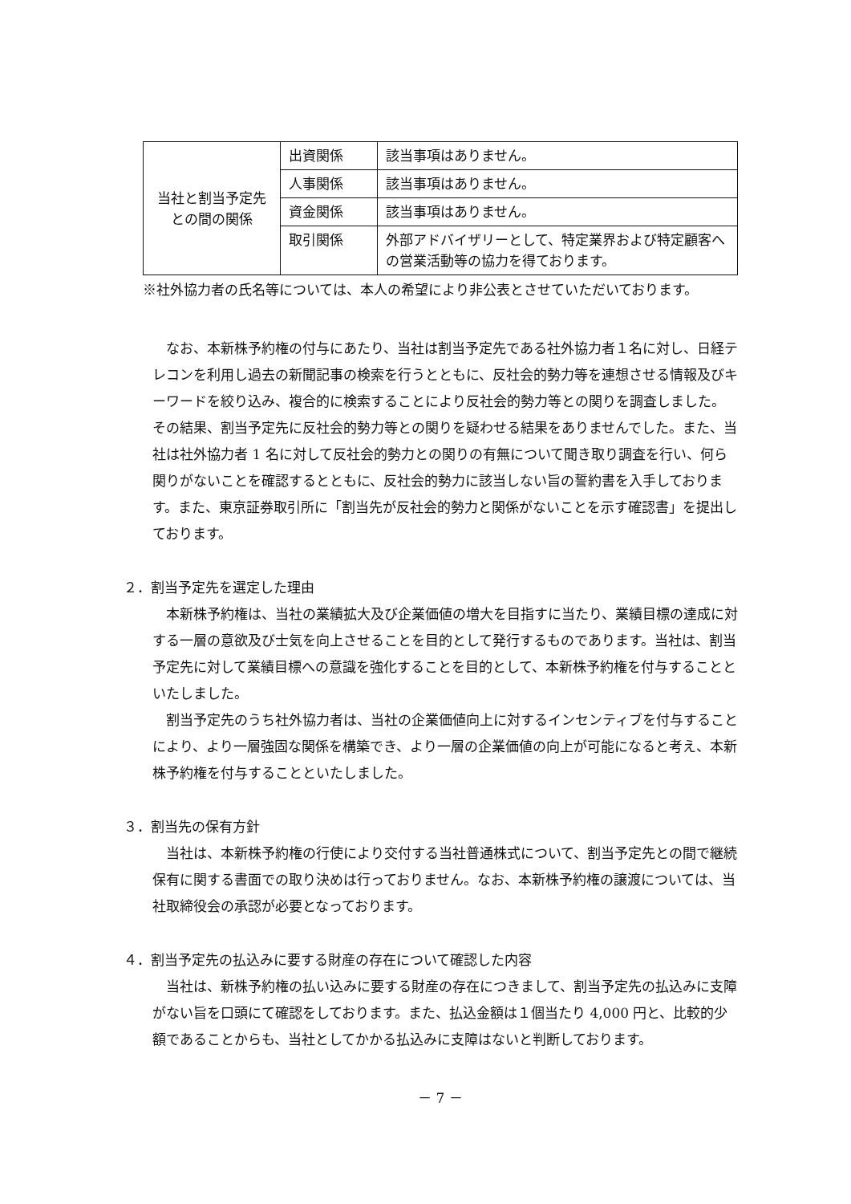| 当社と割当予定先 との間の関係 | 出資関係 | 該当事項はありません。 |
| | 人事関係 | 該当事項はありません。 |
| | 資金関係 | 該当事項はありません。 |
| | 取引関係 | 外部アドバイザリーとして、特定業界および特定顧客への営業活動等の協力を得ております。 |
※社外協力者の氏名等については、本人の希望により非公表とさせていただいております。
なお、本新株予約権の付与にあたり、当社は割当予定先である社外協力者１名に対し、日経テレコンを利用し過去の新聞記事の検索を行うとともに、反社会的勢力等を連想させる情報及びキーワードを絞り込み、複合的に検索することにより反社会的勢力等との関りを調査しました。その結果、割当予定先に反社会的勢力等との関りを疑わせる結果をありませんでした。また、当社は社外協力者 1 名に対して反社会的勢力との関りの有無について聞き取り調査を行い、何ら関りがないことを確認するとともに、反社会的勢力に該当しない旨の誓約書を入手しております。また、東京証券取引所に「割当先が反社会的勢力と関係がないことを示す確認書」を提出しております。
２．割当予定先を選定した理由
本新株予約権は、当社の業績拡大及び企業価値の増大を目指すに当たり、業績目標の達成に対する一層の意欲及び士気を向上させることを目的として発行するものであります。当社は、割当予定先に対して業績目標への意識を強化することを目的として、本新株予約権を付与することといたしました。
割当予定先のうち社外協力者は、当社の企業価値向上に対するインセンティブを付与することにより、より一層強固な関係を構築でき、より一層の企業価値の向上が可能になると考え、本新株予約権を付与することといたしました。
３．割当先の保有方針
当社は、本新株予約権の行使により交付する当社普通株式について、割当予定先との間で継続保有に関する書面での取り決めは行っておりません。なお、本新株予約権の譲渡については、当社取締役会の承認が必要となっております。
４．割当予定先の払込みに要する財産の存在について確認した内容
当社は、新株予約権の払い込みに要する財産の存在につきまして、割当予定先の払込みに支障がない旨を口頭にて確認をしております。また、払込金額は１個当たり 4,000 円と、比較的少額であることからも、当社としてかかる払込みに支障はないと判断しております。
－ 7 －